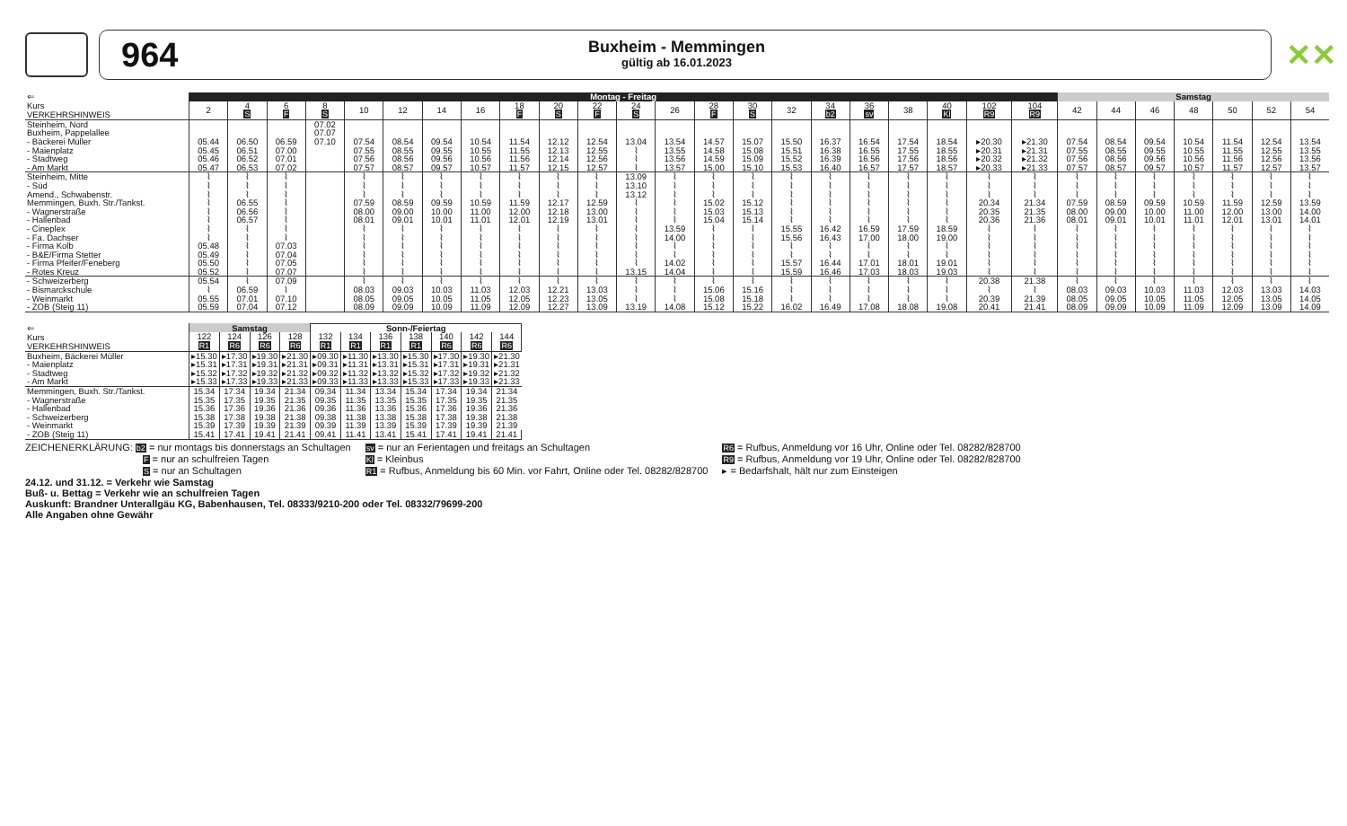964
Buxheim - Memmingen
gültig ab 16.01.2023
✕✕
| ⇐ | Montag - Freitag | | | | | | | | | | | | | | | | | | | | | | Samstag | | | | | | |
| --- | --- | --- | --- | --- | --- | --- | --- | --- | --- | --- | --- | --- | --- | --- | --- | --- | --- | --- | --- | --- | --- | --- | --- | --- | --- | --- | --- | --- | --- |
| Kurs VERKEHRSHINWEIS | 2 | 4 S | 6 F | 8 S | 10 | 12 | 14 | 16 | 18 F | 20 S | 22 F | 24 S | 26 | 28 F | 30 S | 32 | 34 b2 | 36 sv | 38 | 40 Kl | 102 R9 | 104 R9 | 42 | 44 | 46 | 48 | 50 | 52 | 54 |
| Steinheim, Nord | | | | 07.02 | | | | | | | | | | | | | | | | | | | | | | | | | |
| Buxheim, Pappelallee | | | | 07.07 | | | | | | | | | | | | | | | | | | | | | | | | | |
| - Bäckerei Müller | 05.44 | 06.50 | 06.59 | 07.10 | 07.54 | 08.54 | 09.54 | 10.54 | 11.54 | 12.12 | 12.54 | 13.04 | 13.54 | 14.57 | 15.07 | 15.50 | 16.37 | 16.54 | 17.54 | 18.54 | ▸20.30 | ▸21.30 | 07.54 | 08.54 | 09.54 | 10.54 | 11.54 | 12.54 | 13.54 |
| - Maienplatz | 05.45 | 06.51 | 07.00 | | 07.55 | 08.55 | 09.55 | 10.55 | 11.55 | 12.13 | 12.55 | ⌇ | 13.55 | 14.58 | 15.08 | 15.51 | 16.38 | 16.55 | 17.55 | 18.55 | ▸20.31 | ▸21.31 | 07.55 | 08.55 | 09.55 | 10.55 | 11.55 | 12.55 | 13.55 |
| - Stadtweg | 05.46 | 06.52 | 07.01 | | 07.56 | 08.56 | 09.56 | 10.56 | 11.56 | 12.14 | 12.56 | ⌇ | 13.56 | 14.59 | 15.09 | 15.52 | 16.39 | 16.56 | 17.56 | 18.56 | ▸20.32 | ▸21.32 | 07.56 | 08.56 | 09.56 | 10.56 | 11.56 | 12.56 | 13.56 |
| - Am Markt | 05.47 | 06.53 | 07.02 | | 07.57 | 08.57 | 09.57 | 10.57 | 11.57 | 12.15 | 12.57 | ⌇ | 13.57 | 15.00 | 15.10 | 15.53 | 16.40 | 16.57 | 17.57 | 18.57 | ▸20.33 | ▸21.33 | 07.57 | 08.57 | 09.57 | 10.57 | 11.57 | 12.57 | 13.57 |
| Steinheim, Mitte | ⌇ | ⌇ | ⌇ | | ⌇ | ⌇ | ⌇ | ⌇ | ⌇ | ⌇ | ⌇ | 13.09 | ⌇ | ⌇ | ⌇ | ⌇ | ⌇ | ⌇ | ⌇ | ⌇ | ⌇ | ⌇ | ⌇ | ⌇ | ⌇ | ⌇ | ⌇ | ⌇ | ⌇ |
| - Süd | ⌇ | ⌇ | ⌇ | | ⌇ | ⌇ | ⌇ | ⌇ | ⌇ | ⌇ | ⌇ | 13.10 | ⌇ | ⌇ | ⌇ | ⌇ | ⌇ | ⌇ | ⌇ | ⌇ | ⌇ | ⌇ | ⌇ | ⌇ | ⌇ | ⌇ | ⌇ | ⌇ | ⌇ |
| Amend., Schwabenstr. | ⌇ | ⌇ | ⌇ | | ⌇ | ⌇ | ⌇ | ⌇ | ⌇ | ⌇ | ⌇ | 13.12 | ⌇ | ⌇ | ⌇ | ⌇ | ⌇ | ⌇ | ⌇ | ⌇ | ⌇ | ⌇ | ⌇ | ⌇ | ⌇ | ⌇ | ⌇ | ⌇ | ⌇ |
| Memmingen, Buxh. Str./Tankst. | ⌇ | 06.55 | ⌇ | | 07.59 | 08.59 | 09.59 | 10.59 | 11.59 | 12.17 | 12.59 | ⌇ | ⌇ | 15.02 | 15.12 | ⌇ | ⌇ | ⌇ | ⌇ | ⌇ | 20.34 | 21.34 | 07.59 | 08.59 | 09.59 | 10.59 | 11.59 | 12.59 | 13.59 |
| - Wagnerstraße | ⌇ | 06.56 | ⌇ | | 08.00 | 09.00 | 10.00 | 11.00 | 12.00 | 12.18 | 13.00 | ⌇ | ⌇ | 15.03 | 15.13 | ⌇ | ⌇ | ⌇ | ⌇ | ⌇ | 20.35 | 21.35 | 08.00 | 09.00 | 10.00 | 11.00 | 12.00 | 13.00 | 14.00 |
| - Hallenbad | ⌇ | 06.57 | ⌇ | | 08.01 | 09.01 | 10.01 | 11.01 | 12.01 | 12.19 | 13.01 | ⌇ | ⌇ | 15.04 | 15.14 | ⌇ | ⌇ | ⌇ | ⌇ | ⌇ | 20.36 | 21.36 | 08.01 | 09.01 | 10.01 | 11.01 | 12.01 | 13.01 | 14.01 |
| - Cineplex | ⌇ | ⌇ | ⌇ | | ⌇ | ⌇ | ⌇ | ⌇ | ⌇ | ⌇ | ⌇ | ⌇ | 13.59 | ⌇ | ⌇ | 15.55 | 16.42 | 16.59 | 17.59 | 18.59 | ⌇ | ⌇ | ⌇ | ⌇ | ⌇ | ⌇ | ⌇ | ⌇ | ⌇ |
| - Fa. Dachser | ⌇ | ⌇ | ⌇ | | ⌇ | ⌇ | ⌇ | ⌇ | ⌇ | ⌇ | ⌇ | ⌇ | 14.00 | ⌇ | ⌇ | 15.56 | 16.43 | 17.00 | 18.00 | 19.00 | ⌇ | ⌇ | ⌇ | ⌇ | ⌇ | ⌇ | ⌇ | ⌇ | ⌇ |
| - Firma Kolb | 05.48 | ⌇ | 07.03 | | ⌇ | ⌇ | ⌇ | ⌇ | ⌇ | ⌇ | ⌇ | ⌇ | ⌇ | ⌇ | ⌇ | ⌇ | ⌇ | ⌇ | ⌇ | ⌇ | ⌇ | ⌇ | ⌇ | ⌇ | ⌇ | ⌇ | ⌇ | ⌇ | ⌇ |
| - B&E/Firma Stetter | 05.49 | ⌇ | 07.04 | | ⌇ | ⌇ | ⌇ | ⌇ | ⌇ | ⌇ | ⌇ | ⌇ | ⌇ | ⌇ | ⌇ | ⌇ | ⌇ | ⌇ | ⌇ | ⌇ | ⌇ | ⌇ | ⌇ | ⌇ | ⌇ | ⌇ | ⌇ | ⌇ | ⌇ |
| - Firma Pfeifer/Feneberg | 05.50 | ⌇ | 07.05 | | ⌇ | ⌇ | ⌇ | ⌇ | ⌇ | ⌇ | ⌇ | ⌇ | 14.02 | ⌇ | ⌇ | 15.57 | 16.44 | 17.01 | 18.01 | 19.01 | ⌇ | ⌇ | ⌇ | ⌇ | ⌇ | ⌇ | ⌇ | ⌇ | ⌇ |
| - Rotes Kreuz | 05.52 | ⌇ | 07.07 | | ⌇ | ⌇ | ⌇ | ⌇ | ⌇ | ⌇ | ⌇ | 13.15 | 14.04 | ⌇ | ⌇ | 15.59 | 16.46 | 17.03 | 18.03 | 19.03 | ⌇ | ⌇ | ⌇ | ⌇ | ⌇ | ⌇ | ⌇ | ⌇ | ⌇ |
| - Schweizerberg | 05.54 | ⌇ | 07.09 | | ⌇ | ⌇ | ⌇ | ⌇ | ⌇ | ⌇ | ⌇ | ⌇ | ⌇ | ⌇ | ⌇ | ⌇ | ⌇ | ⌇ | ⌇ | ⌇ | 20.38 | 21.38 | ⌇ | ⌇ | ⌇ | ⌇ | ⌇ | ⌇ | ⌇ |
| - Bismarckschule | ⌇ | 06.59 | ⌇ | | 08.03 | 09.03 | 10.03 | 11.03 | 12.03 | 12.21 | 13.03 | ⌇ | ⌇ | 15.06 | 15.16 | ⌇ | ⌇ | ⌇ | ⌇ | ⌇ | ⌇ | ⌇ | 08.03 | 09.03 | 10.03 | 11.03 | 12.03 | 13.03 | 14.03 |
| - Weinmarkt | 05.55 | 07.01 | 07.10 | | 08.05 | 09.05 | 10.05 | 11.05 | 12.05 | 12.23 | 13.05 | ⌇ | ⌇ | 15.08 | 15.18 | ⌇ | ⌇ | ⌇ | ⌇ | ⌇ | 20.39 | 21.39 | 08.05 | 09.05 | 10.05 | 11.05 | 12.05 | 13.05 | 14.05 |
| - ZOB (Steig 11) | 05.59 | 07.04 | 07.12 | | 08.09 | 09.09 | 10.09 | 11.09 | 12.09 | 12.27 | 13.09 | 13.19 | 14.08 | 15.12 | 15.22 | 16.02 | 16.49 | 17.08 | 18.08 | 19.08 | 20.41 | 21.41 | 08.09 | 09.09 | 10.09 | 11.09 | 12.09 | 13.09 | 14.09 |
| ⇐ | Samstag | | | | Sonn-/Feiertag | | | | | | |
| --- | --- | --- | --- | --- | --- | --- | --- | --- | --- | --- | --- |
| Kurs VERKEHRSHINWEIS | 122 R1 | 124 R6 | 126 R6 | 128 R6 | 132 R1 | 134 R1 | 136 R1 | 138 R1 | 140 R6 | 142 R6 | 144 R6 |
| Buxheim, Bäckerei Müller | ▸15.30 | ▸17.30 | ▸19.30 | ▸21.30 | ▸09.30 | ▸11.30 | ▸13.30 | ▸15.30 | ▸17.30 | ▸19.30 | ▸21.30 |
| - Maienplatz | ▸15.31 | ▸17.31 | ▸19.31 | ▸21.31 | ▸09.31 | ▸11.31 | ▸13.31 | ▸15.31 | ▸17.31 | ▸19.31 | ▸21.31 |
| - Stadtweg | ▸15.32 | ▸17.32 | ▸19.32 | ▸21.32 | ▸09.32 | ▸11.32 | ▸13.32 | ▸15.32 | ▸17.32 | ▸19.32 | ▸21.32 |
| - Am Markt | ▸15.33 | ▸17.33 | ▸19.33 | ▸21.33 | ▸09.33 | ▸11.33 | ▸13.33 | ▸15.33 | ▸17.33 | ▸19.33 | ▸21.33 |
| Memmingen, Buxh. Str./Tankst. | 15.34 | 17.34 | 19.34 | 21.34 | 09.34 | 11.34 | 13.34 | 15.34 | 17.34 | 19.34 | 21.34 |
| - Wagnerstraße | 15.35 | 17.35 | 19.35 | 21.35 | 09.35 | 11.35 | 13.35 | 15.35 | 17.35 | 19.35 | 21.35 |
| - Hallenbad | 15.36 | 17.36 | 19.36 | 21.36 | 09.36 | 11.36 | 13.36 | 15.36 | 17.36 | 19.36 | 21.36 |
| - Schweizerberg | 15.38 | 17.38 | 19.38 | 21.38 | 09.38 | 11.38 | 13.38 | 15.38 | 17.38 | 19.38 | 21.38 |
| - Weinmarkt | 15.39 | 17.39 | 19.39 | 21.39 | 09.39 | 11.39 | 13.39 | 15.39 | 17.39 | 19.39 | 21.39 |
| - ZOB (Steig 11) | 15.41 | 17.41 | 19.41 | 21.41 | 09.41 | 11.41 | 13.41 | 15.41 | 17.41 | 19.41 | 21.41 |
ZEICHENERKLÄRUNG: b2 = nur montags bis donnerstags an Schultagen
F = nur an schulfreien Tagen
S = nur an Schultagen
sv = nur an Ferientagen und freitags an Schultagen
Kl = Kleinbus
R1 = Rufbus, Anmeldung bis 60 Min. vor Fahrt, Online oder Tel. 08282/828700
R6 = Rufbus, Anmeldung vor 16 Uhr, Online oder Tel. 08282/828700
R9 = Rufbus, Anmeldung vor 19 Uhr, Online oder Tel. 08282/828700
▸ = Bedarfshalt, hält nur zum Einsteigen
24.12. und 31.12. = Verkehr wie Samstag
Buß- u. Bettag = Verkehr wie an schulfreien Tagen
Auskunft: Brandner Unterallgäu KG, Babenhausen, Tel. 08333/9210-200 oder Tel. 08332/79699-200
Alle Angaben ohne Gewähr